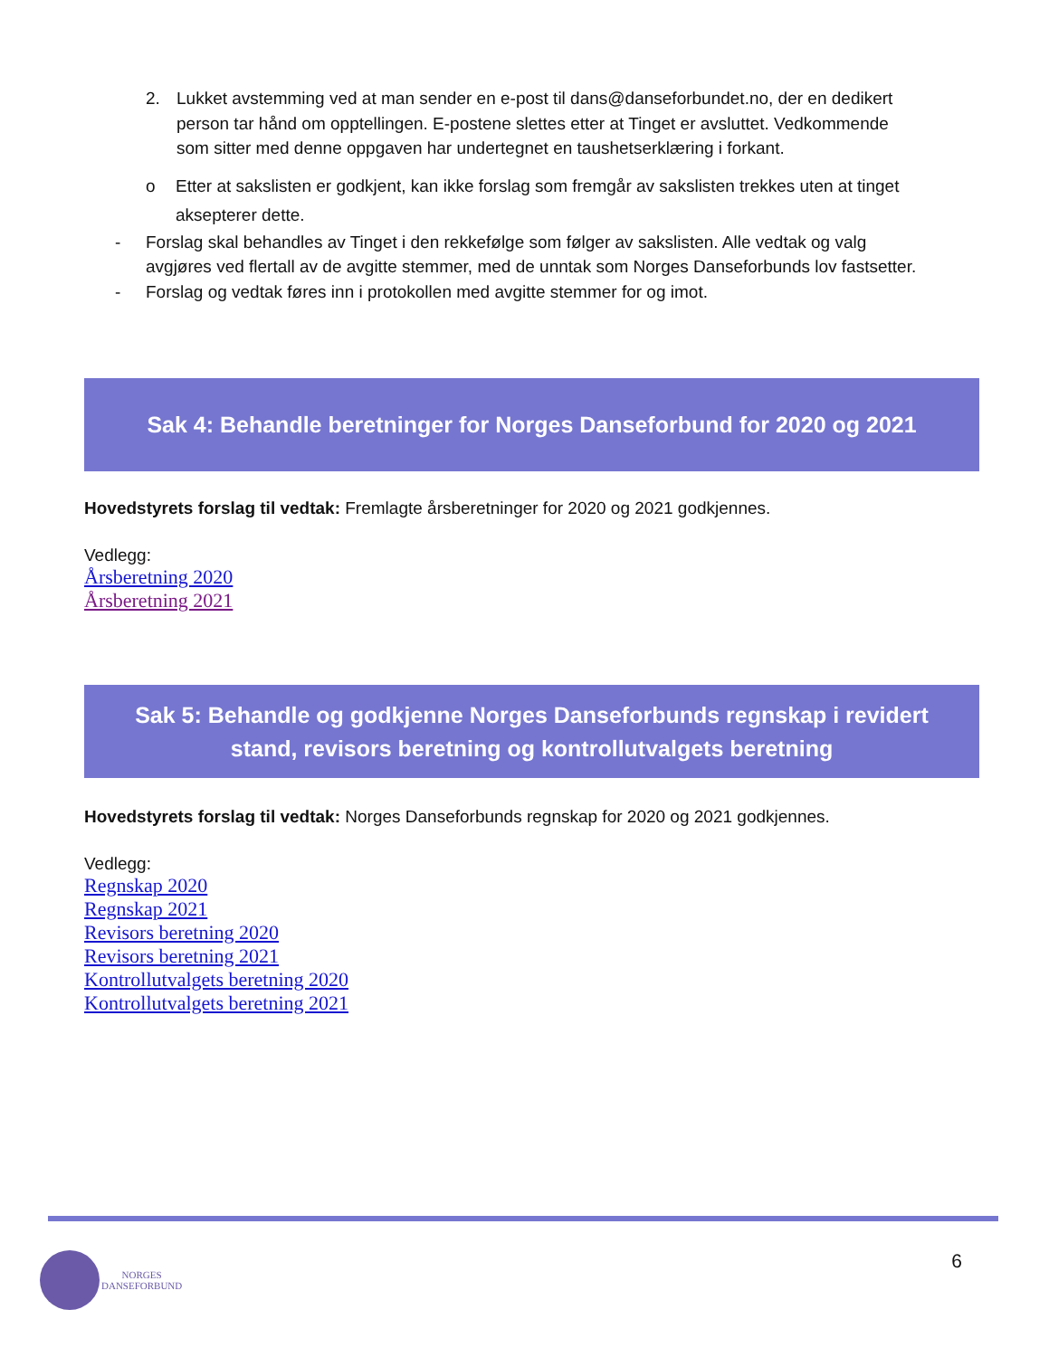2. Lukket avstemming ved at man sender en e-post til dans@danseforbundet.no, der en dedikert person tar hånd om opptellingen. E-postene slettes etter at Tinget er avsluttet. Vedkommende som sitter med denne oppgaven har undertegnet en taushetserklæring i forkant.
o Etter at sakslisten er godkjent, kan ikke forslag som fremgår av sakslisten trekkes uten at tinget aksepterer dette.
- Forslag skal behandles av Tinget i den rekkefølge som følger av sakslisten. Alle vedtak og valg avgjøres ved flertall av de avgitte stemmer, med de unntak som Norges Danseforbunds lov fastsetter.
- Forslag og vedtak føres inn i protokollen med avgitte stemmer for og imot.
Sak 4: Behandle beretninger for Norges Danseforbund for 2020 og 2021
Hovedstyrets forslag til vedtak: Fremlagte årsberetninger for 2020 og 2021 godkjennes.
Vedlegg:
Årsberetning 2020
Årsberetning 2021
Sak 5: Behandle og godkjenne Norges Danseforbunds regnskap i revidert
stand, revisors beretning og kontrollutvalgets beretning
Hovedstyrets forslag til vedtak: Norges Danseforbunds regnskap for 2020 og 2021 godkjennes.
Vedlegg:
Regnskap 2020
Regnskap 2021
Revisors beretning 2020
Revisors beretning 2021
Kontrollutvalgets beretning 2020
Kontrollutvalgets beretning 2021
NORGES
DANSEFORBUND
6